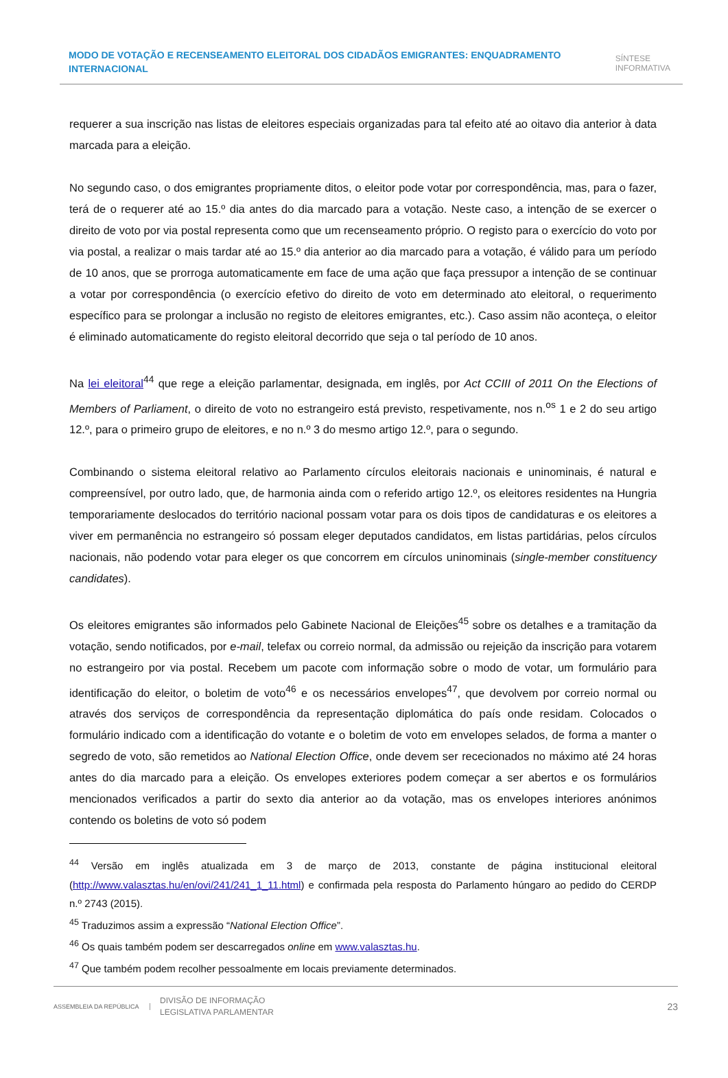MODO DE VOTAÇÃO E RECENSEAMENTO ELEITORAL DOS CIDADÃOS EMIGRANTES: ENQUADRAMENTO INTERNACIONAL
SÍNTESE
INFORMATIVA
requerer a sua inscrição nas listas de eleitores especiais organizadas para tal efeito até ao oitavo dia anterior à data marcada para a eleição.
No segundo caso, o dos emigrantes propriamente ditos, o eleitor pode votar por correspondência, mas, para o fazer, terá de o requerer até ao 15.º dia antes do dia marcado para a votação. Neste caso, a intenção de se exercer o direito de voto por via postal representa como que um recenseamento próprio. O registo para o exercício do voto por via postal, a realizar o mais tardar até ao 15.º dia anterior ao dia marcado para a votação, é válido para um período de 10 anos, que se prorroga automaticamente em face de uma ação que faça pressupor a intenção de se continuar a votar por correspondência (o exercício efetivo do direito de voto em determinado ato eleitoral, o requerimento específico para se prolongar a inclusão no registo de eleitores emigrantes, etc.). Caso assim não aconteça, o eleitor é eliminado automaticamente do registo eleitoral decorrido que seja o tal período de 10 anos.
Na lei eleitoral<sup>44</sup> que rege a eleição parlamentar, designada, em inglês, por Act CCIII of 2011 On the Elections of Members of Parliament, o direito de voto no estrangeiro está previsto, respetivamente, nos n.<sup>os</sup> 1 e 2 do seu artigo 12.º, para o primeiro grupo de eleitores, e no n.º 3 do mesmo artigo 12.º, para o segundo.
Combinando o sistema eleitoral relativo ao Parlamento círculos eleitorais nacionais e uninominais, é natural e compreensível, por outro lado, que, de harmonia ainda com o referido artigo 12.º, os eleitores residentes na Hungria temporariamente deslocados do território nacional possam votar para os dois tipos de candidaturas e os eleitores a viver em permanência no estrangeiro só possam eleger deputados candidatos, em listas partidárias, pelos círculos nacionais, não podendo votar para eleger os que concorrem em círculos uninominais (single-member constituency candidates).
Os eleitores emigrantes são informados pelo Gabinete Nacional de Eleições<sup>45</sup> sobre os detalhes e a tramitação da votação, sendo notificados, por e-mail, telefax ou correio normal, da admissão ou rejeição da inscrição para votarem no estrangeiro por via postal. Recebem um pacote com informação sobre o modo de votar, um formulário para identificação do eleitor, o boletim de voto<sup>46</sup> e os necessários envelopes<sup>47</sup>, que devolvem por correio normal ou através dos serviços de correspondência da representação diplomática do país onde residam. Colocados o formulário indicado com a identificação do votante e o boletim de voto em envelopes selados, de forma a manter o segredo de voto, são remetidos ao National Election Office, onde devem ser rececionados no máximo até 24 horas antes do dia marcado para a eleição. Os envelopes exteriores podem começar a ser abertos e os formulários mencionados verificados a partir do sexto dia anterior ao da votação, mas os envelopes interiores anónimos contendo os boletins de voto só podem
<sup>44</sup> Versão em inglês atualizada em 3 de março de 2013, constante de página institucional eleitoral (http://www.valasztas.hu/en/ovi/241/241_1_11.html) e confirmada pela resposta do Parlamento húngaro ao pedido do CERDP n.º 2743 (2015).
<sup>45</sup> Traduzimos assim a expressão “National Election Office”.
<sup>46</sup> Os quais também podem ser descarregados online em www.valasztas.hu.
<sup>47</sup> Que também podem recolher pessoalmente em locais previamente determinados.
ASSEMBLEIA DA REPÚBLICA
DIVISÃO DE INFORMAÇÃO
LEGISLATIVA PARLAMENTAR
23